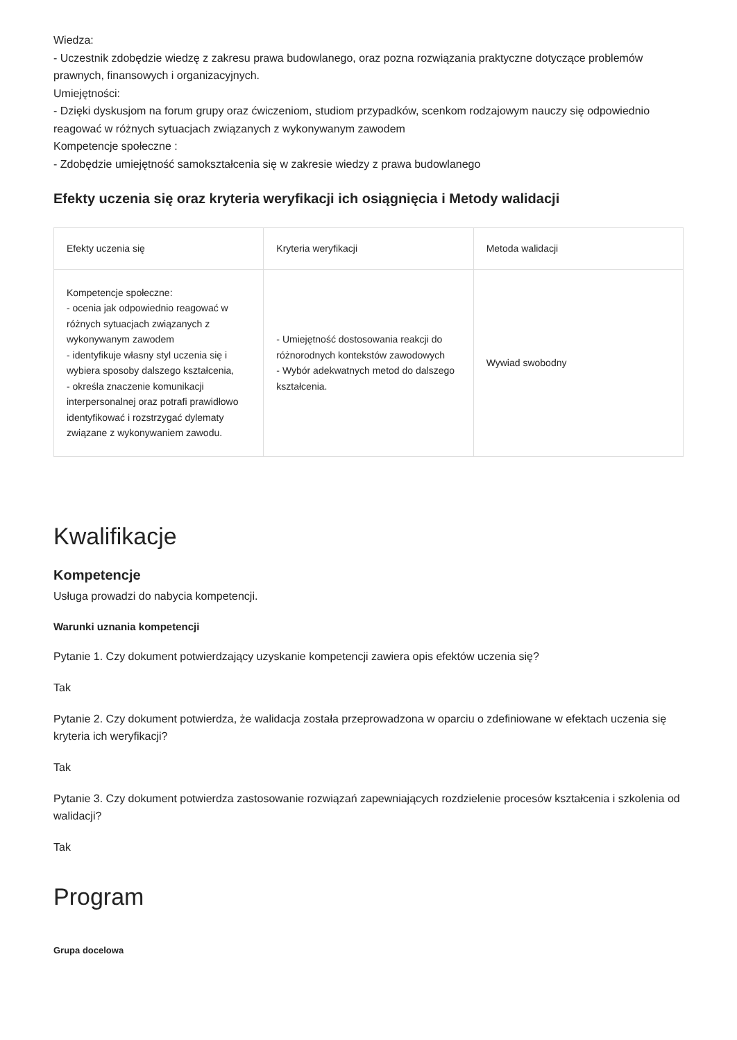Wiedza:
- Uczestnik zdobędzie wiedzę z zakresu prawa budowlanego, oraz pozna rozwiązania praktyczne dotyczące problemów prawnych, finansowych i organizacyjnych.
Umiejętności:
- Dzięki dyskusjom na forum grupy oraz ćwiczeniom, studiom przypadków, scenkom rodzajowym nauczy się odpowiednio reagować w różnych sytuacjach związanych z wykonywanym zawodem
Kompetencje społeczne :
- Zdobędzie umiejętność samokształcenia się w zakresie wiedzy z prawa budowlanego
Efekty uczenia się oraz kryteria weryfikacji ich osiągnięcia i Metody walidacji
| Efekty uczenia się | Kryteria weryfikacji | Metoda walidacji |
| --- | --- | --- |
| Kompetencje społeczne: - ocenia jak odpowiednio reagować w różnych sytuacjach związanych z wykonywanym zawodem - identyfikuje własny styl uczenia się i wybiera sposoby dalszego kształcenia, - określa znaczenie komunikacji interpersonalnej oraz potrafi prawidłowo identyfikować i rozstrzygać dylematy związane z wykonywaniem zawodu. | - Umiejętność dostosowania reakcji do różnorodnych kontekstów zawodowych - Wybór adekwatnych metod do dalszego kształcenia. | Wywiad swobodny |
Kwalifikacje
Kompetencje
Usługa prowadzi do nabycia kompetencji.
Warunki uznania kompetencji
Pytanie 1. Czy dokument potwierdzający uzyskanie kompetencji zawiera opis efektów uczenia się?
Tak
Pytanie 2. Czy dokument potwierdza, że walidacja została przeprowadzona w oparciu o zdefiniowane w efektach uczenia się kryteria ich weryfikacji?
Tak
Pytanie 3. Czy dokument potwierdza zastosowanie rozwiązań zapewniających rozdzielenie procesów kształcenia i szkolenia od walidacji?
Tak
Program
Grupa docelowa